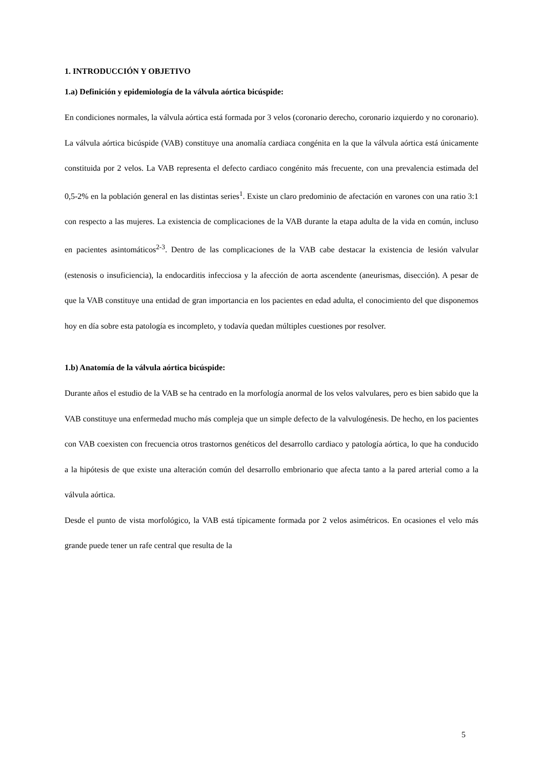1. INTRODUCCIÓN Y OBJETIVO
1.a) Definición y epidemiología de la válvula aórtica bicúspide:
En condiciones normales, la válvula aórtica está formada por 3 velos (coronario derecho, coronario izquierdo y no coronario). La válvula aórtica bicúspide (VAB) constituye una anomalía cardiaca congénita en la que la válvula aórtica está únicamente constituida por 2 velos. La VAB representa el defecto cardiaco congénito más frecuente, con una prevalencia estimada del 0,5-2% en la población general en las distintas series<sup>1</sup>. Existe un claro predominio de afectación en varones con una ratio 3:1 con respecto a las mujeres. La existencia de complicaciones de la VAB durante la etapa adulta de la vida en común, incluso en pacientes asintomáticos<sup>2-3</sup>. Dentro de las complicaciones de la VAB cabe destacar la existencia de lesión valvular (estenosis o insuficiencia), la endocarditis infecciosa y la afección de aorta ascendente (aneurismas, disección). A pesar de que la VAB constituye una entidad de gran importancia en los pacientes en edad adulta, el conocimiento del que disponemos hoy en día sobre esta patología es incompleto, y todavía quedan múltiples cuestiones por resolver.
1.b) Anatomía de la válvula aórtica bicúspide:
Durante años el estudio de la VAB se ha centrado en la morfología anormal de los velos valvulares, pero es bien sabido que la VAB constituye una enfermedad mucho más compleja que un simple defecto de la valvulogénesis. De hecho, en los pacientes con VAB coexisten con frecuencia otros trastornos genéticos del desarrollo cardiaco y patología aórtica, lo que ha conducido a la hipótesis de que existe una alteración común del desarrollo embrionario que afecta tanto a la pared arterial como a la válvula aórtica.
Desde el punto de vista morfológico, la VAB está típicamente formada por 2 velos asimétricos. En ocasiones el velo más grande puede tener un rafe central que resulta de la
5